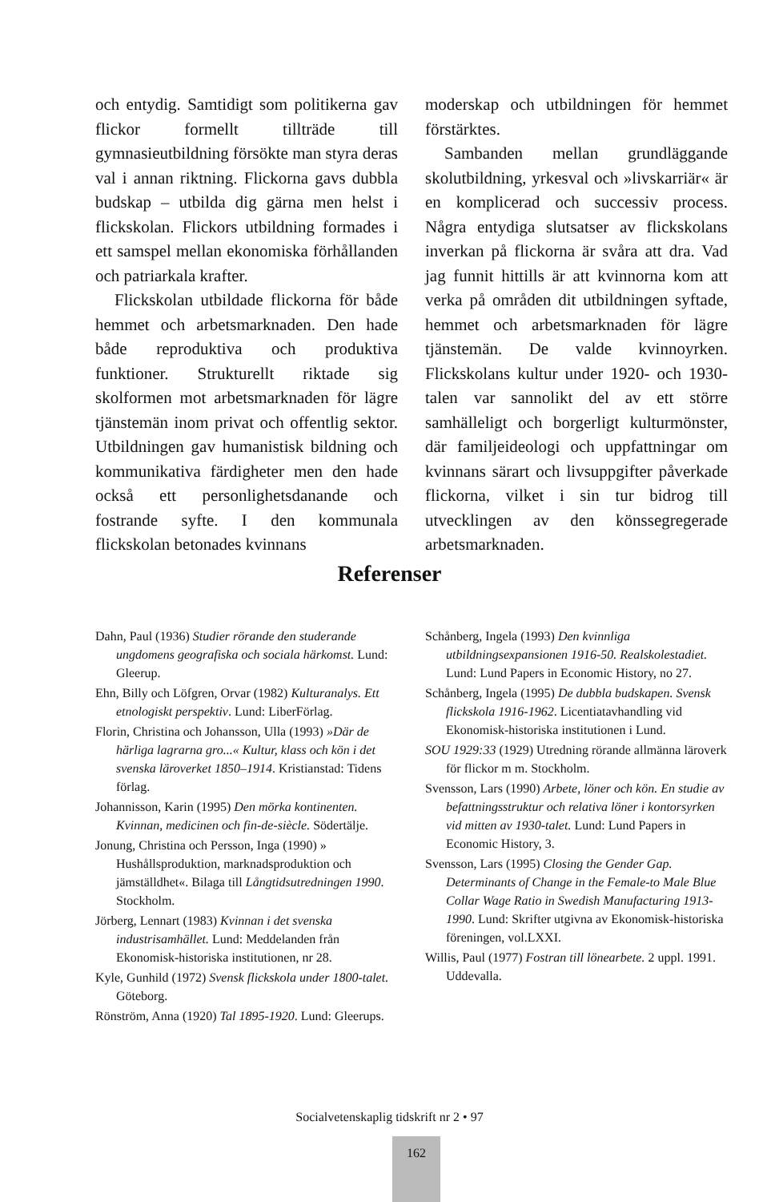och entydig. Samtidigt som politikerna gav flickor formellt tillträde till gymnasieutbildning försökte man styra deras val i annan riktning. Flickorna gavs dubbla budskap – utbilda dig gärna men helst i flickskolan. Flickors utbildning formades i ett samspel mellan ekonomiska förhållanden och patriarkala krafter.
Flickskolan utbildade flickorna för både hemmet och arbetsmarknaden. Den hade både reproduktiva och produktiva funktioner. Strukturellt riktade sig skolformen mot arbetsmarknaden för lägre tjänstemän inom privat och offentlig sektor. Utbildningen gav humanistisk bildning och kommunikativa färdigheter men den hade också ett personlighetsdanande och fostrande syfte. I den kommunala flickskolan betonades kvinnans
moderskap och utbildningen för hemmet förstärktes.
Sambanden mellan grundläggande skolutbildning, yrkesval och »livskarriär« är en komplicerad och successiv process. Några entydiga slutsatser av flickskolans inverkan på flickorna är svåra att dra. Vad jag funnit hittills är att kvinnorna kom att verka på områden dit utbildningen syftade, hemmet och arbetsmarknaden för lägre tjänstemän. De valde kvinnoyrken. Flickskolans kultur under 1920- och 1930-talen var sannolikt del av ett större samhälleligt och borgerligt kulturmönster, där familjeideologi och uppfattningar om kvinnans särart och livsuppgifter påverkade flickorna, vilket i sin tur bidrog till utvecklingen av den könssegregerade arbetsmarknaden.
Referenser
Dahn, Paul (1936) Studier rörande den studerande ungdomens geografiska och sociala härkomst. Lund: Gleerup.
Ehn, Billy och Löfgren, Orvar (1982) Kulturanalys. Ett etnologiskt perspektiv. Lund: LiberFörlag.
Florin, Christina och Johansson, Ulla (1993) »Där de härliga lagrarna gro...« Kultur, klass och kön i det svenska läroverket 1850–1914. Kristianstad: Tidens förlag.
Johannisson, Karin (1995) Den mörka kontinenten. Kvinnan, medicinen och fin-de-siècle. Södertälje.
Jonung, Christina och Persson, Inga (1990) » Hushållsproduktion, marknadsproduktion och jämställdhet«. Bilaga till Långtidsutredningen 1990. Stockholm.
Jörberg, Lennart (1983) Kvinnan i det svenska industrisamhället. Lund: Meddelanden från Ekonomisk-historiska institutionen, nr 28.
Kyle, Gunhild (1972) Svensk flickskola under 1800-talet. Göteborg.
Rönström, Anna (1920) Tal 1895-1920. Lund: Gleerups.
Schånberg, Ingela (1993) Den kvinnliga utbildningsexpansionen 1916-50. Realskolestadiet. Lund: Lund Papers in Economic History, no 27.
Schånberg, Ingela (1995) De dubbla budskapen. Svensk flickskola 1916-1962. Licentiatavhandling vid Ekonomisk-historiska institutionen i Lund.
SOU 1929:33 (1929) Utredning rörande allmänna läroverk för flickor m m. Stockholm.
Svensson, Lars (1990) Arbete, löner och kön. En studie av befattningsstruktur och relativa löner i kontorsyrken vid mitten av 1930-talet. Lund: Lund Papers in Economic History, 3.
Svensson, Lars (1995) Closing the Gender Gap. Determinants of Change in the Female-to Male Blue Collar Wage Ratio in Swedish Manufacturing 1913-1990. Lund: Skrifter utgivna av Ekonomisk-historiska föreningen, vol.LXXI.
Willis, Paul (1977) Fostran till lönearbete. 2 uppl. 1991. Uddevalla.
Socialvetenskaplig tidskrift nr 2 • 97
162